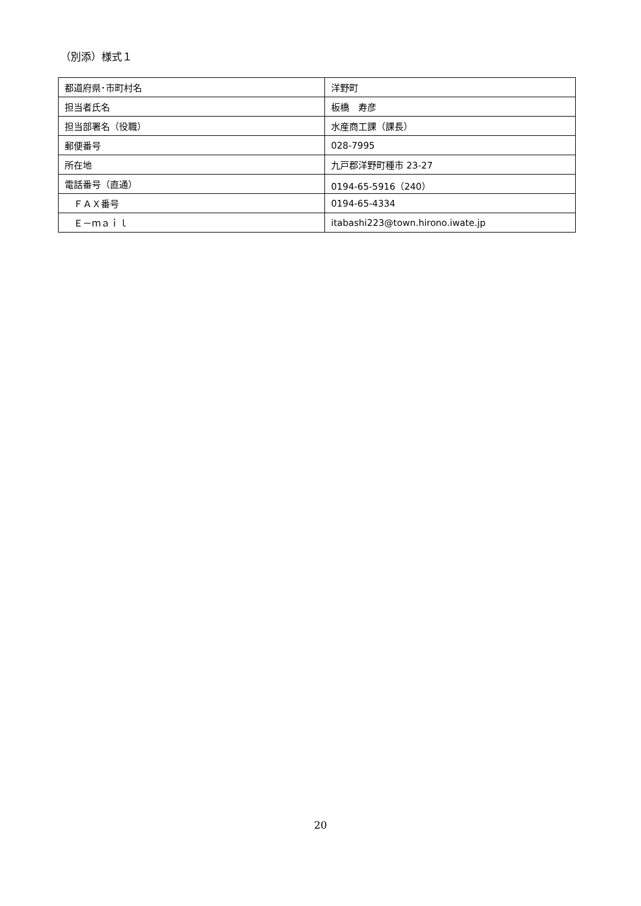（別添）様式１
| 都道府県･市町村名 | 洋野町 |
| 担当者氏名 | 板橋 寿彦 |
| 担当部署名（役職） | 水産商工課（課長） |
| 郵便番号 | 028-7995 |
| 所在地 | 九戸郡洋野町種市 23-27 |
| 電話番号（直通） | 0194-65-5916（240） |
| ＦＡＸ番号 | 0194-65-4334 |
| Ｅ－ｍａｉｌ | itabashi223@town.hirono.iwate.jp |
20